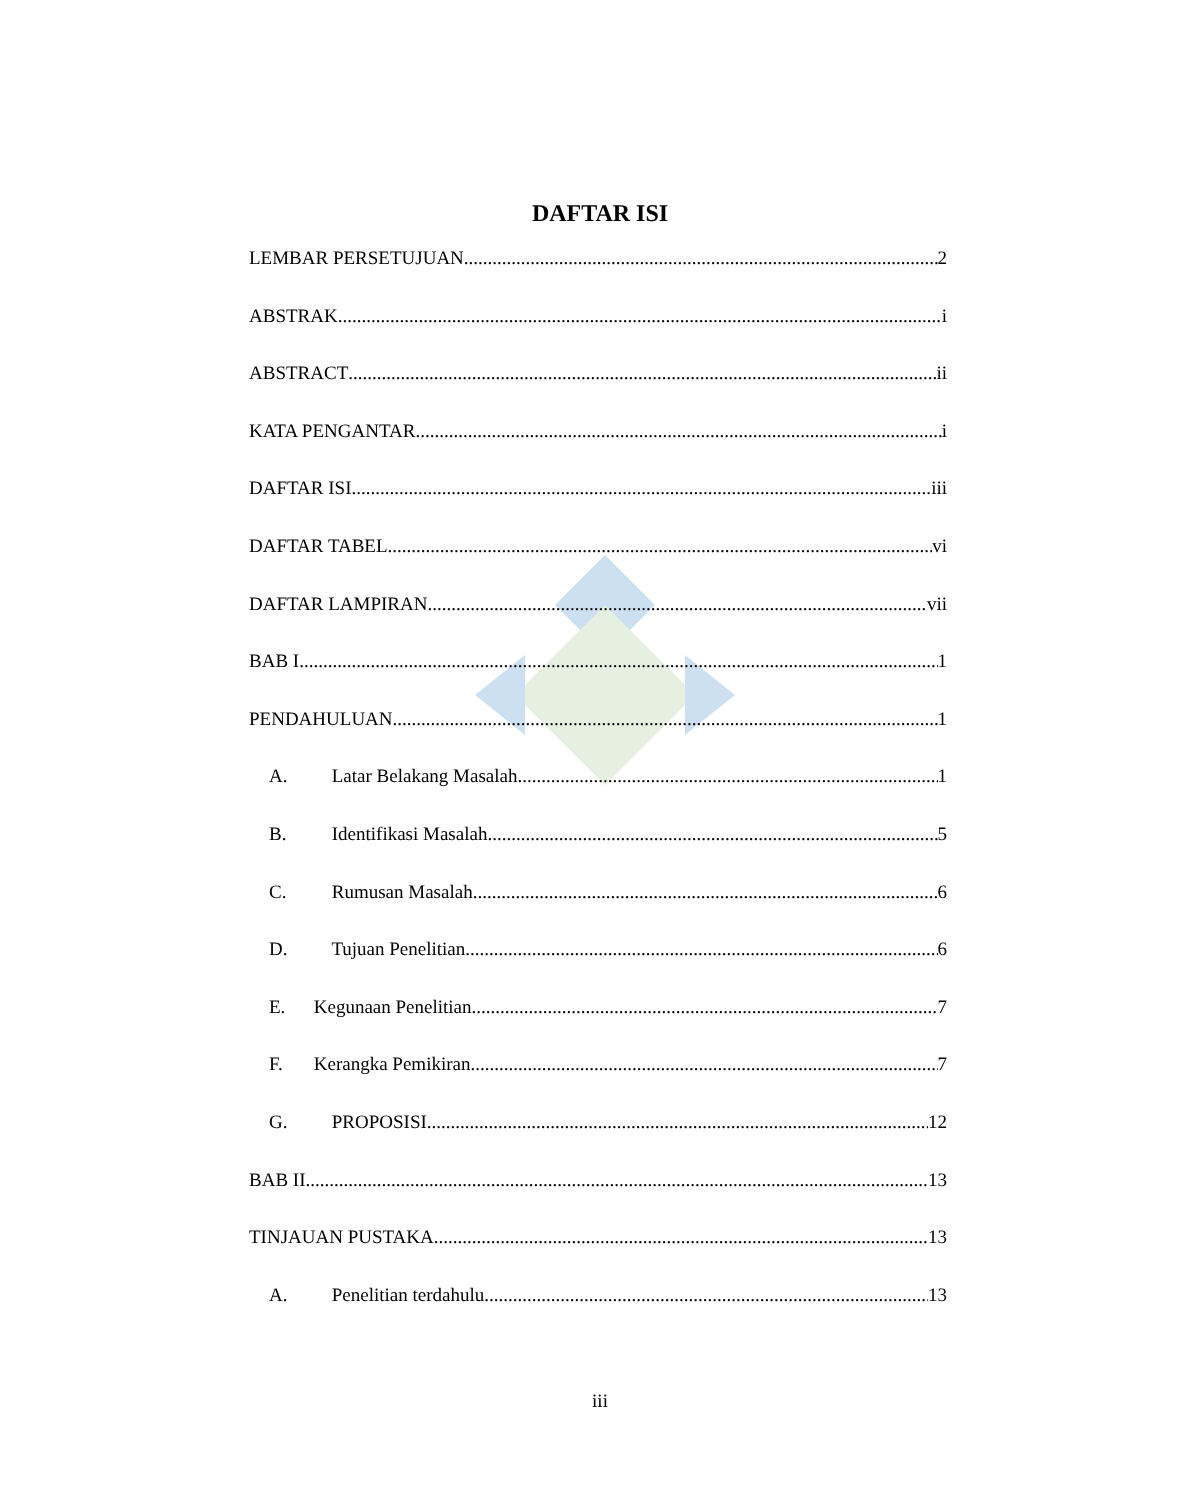DAFTAR ISI
LEMBAR PERSETUJUAN 2
ABSTRAK i
ABSTRACT ii
KATA PENGANTAR i
DAFTAR ISI iii
DAFTAR TABEL vi
DAFTAR LAMPIRAN vii
BAB I 1
PENDAHULUAN 1
A. Latar Belakang Masalah 1
B. Identifikasi Masalah 5
C. Rumusan Masalah 6
D. Tujuan Penelitian 6
E. Kegunaan Penelitian 7
F. Kerangka Pemikiran 7
G. PROPOSISI 12
BAB II 13
TINJAUAN PUSTAKA 13
A. Penelitian terdahulu 13
iii